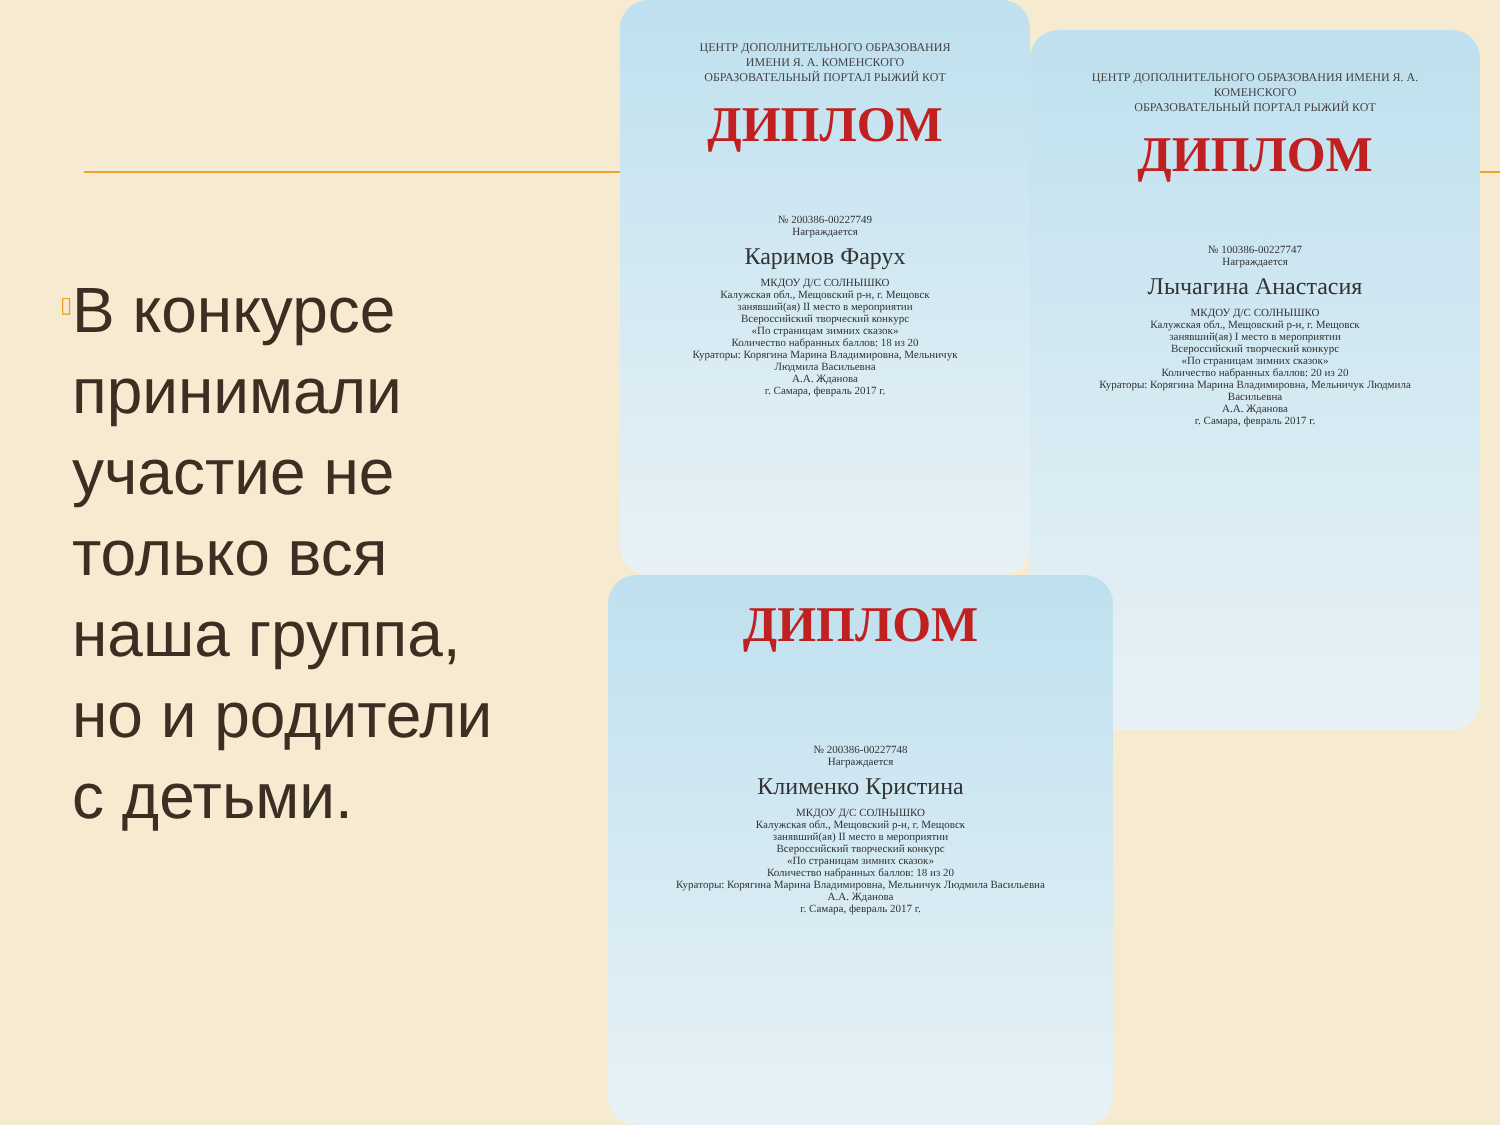▯
В конкурсе принимали участие не только вся наша группа, но и родители с детьми.
ЦЕНТР ДОПОЛНИТЕЛЬНОГО ОБРАЗОВАНИЯ ИМЕНИ Я. А. КОМЕНСКОГО
ОБРАЗОВАТЕЛЬНЫЙ ПОРТАЛ РЫЖИЙ КОТ
ДИПЛОМ
№ 100386-00227747
Награждается
Лычагина Анастасия
МКДОУ Д/С СОЛНЫШКО
Калужская обл., Мещовский р-н, г. Мещовск
занявший(ая) I место в мероприятии
Всероссийский творческий конкурс
«По страницам зимних сказок»
Количество набранных баллов: 20 из 20
Кураторы: Корягина Марина Владимировна, Мельничук Людмила Васильевна
А.А. Жданова
г. Самара, февраль 2017 г.
ЦЕНТР ДОПОЛНИТЕЛЬНОГО ОБРАЗОВАНИЯ ИМЕНИ Я. А. КОМЕНСКОГО
ОБРАЗОВАТЕЛЬНЫЙ ПОРТАЛ РЫЖИЙ КОТ
ДИПЛОМ
№ 200386-00227749
Награждается
Каримов Фарух
МКДОУ Д/С СОЛНЫШКО
Калужская обл., Мещовский р-н, г. Мещовск
занявший(ая) II место в мероприятии
Всероссийский творческий конкурс
«По страницам зимних сказок»
Количество набранных баллов: 18 из 20
Кураторы: Корягина Марина Владимировна, Мельничук Людмила Васильевна
А.А. Жданова
г. Самара, февраль 2017 г.
ДИПЛОМ
№ 200386-00227748
Награждается
Клименко Кристина
МКДОУ Д/С СОЛНЫШКО
Калужская обл., Мещовский р-н, г. Мещовск
занявший(ая) II место в мероприятии
Всероссийский творческий конкурс
«По страницам зимних сказок»
Количество набранных баллов: 18 из 20
Кураторы: Корягина Марина Владимировна, Мельничук Людмила Васильевна
А.А. Жданова
г. Самара, февраль 2017 г.